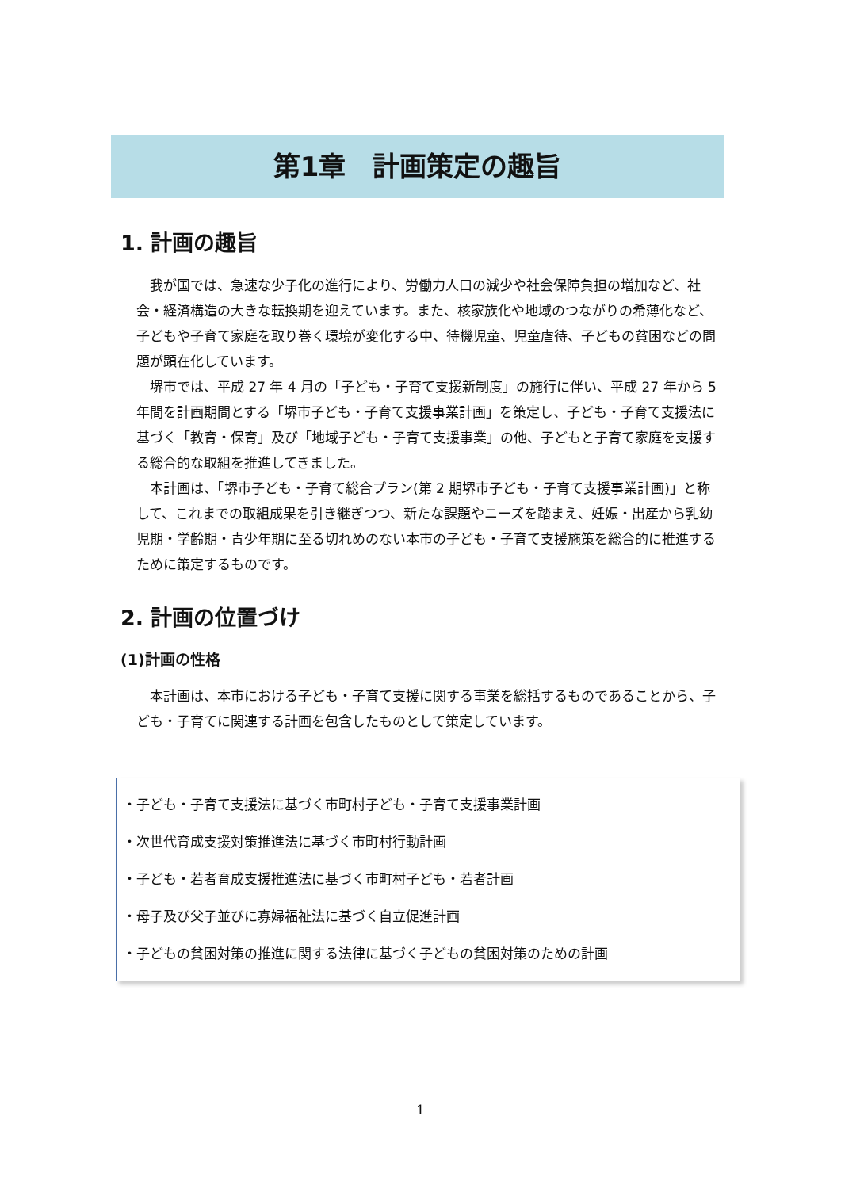第1章　計画策定の趣旨
1. 計画の趣旨
我が国では、急速な少子化の進行により、労働力人口の減少や社会保障負担の増加など、社会・経済構造の大きな転換期を迎えています。また、核家族化や地域のつながりの希薄化など、子どもや子育て家庭を取り巻く環境が変化する中、待機児童、児童虐待、子どもの貧困などの問題が顕在化しています。
堺市では、平成 27 年 4 月の「子ども・子育て支援新制度」の施行に伴い、平成 27 年から 5 年間を計画期間とする「堺市子ども・子育て支援事業計画」を策定し、子ども・子育て支援法に基づく「教育・保育」及び「地域子ども・子育て支援事業」の他、子どもと子育て家庭を支援する総合的な取組を推進してきました。
本計画は、「堺市子ども・子育て総合プラン(第 2 期堺市子ども・子育て支援事業計画)」と称して、これまでの取組成果を引き継ぎつつ、新たな課題やニーズを踏まえ、妊娠・出産から乳幼児期・学齢期・青少年期に至る切れめのない本市の子ども・子育て支援施策を総合的に推進するために策定するものです。
2. 計画の位置づけ
(1)計画の性格
本計画は、本市における子ども・子育て支援に関する事業を総括するものであることから、子ども・子育てに関連する計画を包含したものとして策定しています。
・子ども・子育て支援法に基づく市町村子ども・子育て支援事業計画
・次世代育成支援対策推進法に基づく市町村行動計画
・子ども・若者育成支援推進法に基づく市町村子ども・若者計画
・母子及び父子並びに寡婦福祉法に基づく自立促進計画
・子どもの貧困対策の推進に関する法律に基づく子どもの貧困対策のための計画
1